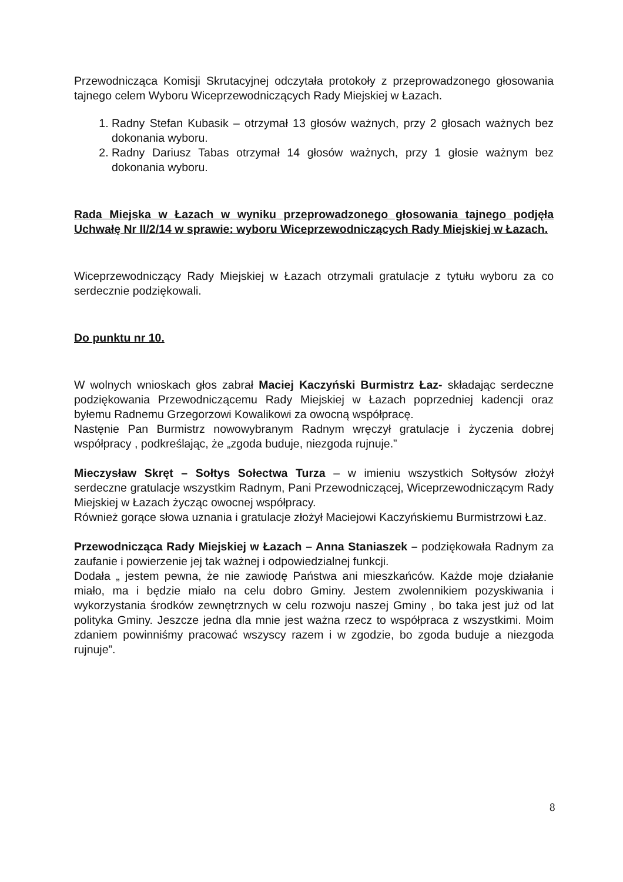Przewodnicząca Komisji Skrutacyjnej odczytała protokoły z przeprowadzonego głosowania tajnego celem Wyboru Wiceprzewodniczących Rady Miejskiej w Łazach.
1. Radny Stefan Kubasik – otrzymał 13 głosów ważnych, przy 2 głosach ważnych bez dokonania wyboru.
2. Radny Dariusz Tabas otrzymał 14 głosów ważnych, przy 1 głosie ważnym bez dokonania wyboru.
Rada Miejska w Łazach w wyniku przeprowadzonego głosowania tajnego podjęła Uchwałę Nr II/2/14 w sprawie: wyboru Wiceprzewodniczących Rady Miejskiej w Łazach.
Wiceprzewodniczący Rady Miejskiej w Łazach otrzymali gratulacje z tytułu wyboru za co serdecznie podziękowali.
Do punktu nr 10.
W wolnych wnioskach głos zabrał Maciej Kaczyński Burmistrz Łaz- składając serdeczne podziękowania Przewodniczącemu Rady Miejskiej w Łazach poprzedniej kadencji oraz byłemu Radnemu Grzegorzowi Kowalikowi za owocną współpracę.
Nastęnie Pan Burmistrz nowowybranym Radnym wręczył gratulacje i życzenia dobrej współpracy , podkreślając, że „zgoda buduje, niezgoda rujnuje.”
Mieczysław Skręt – Sołtys Sołectwa Turza – w imieniu wszystkich Sołtysów złożył serdeczne gratulacje wszystkim Radnym, Pani Przewodniczącej, Wiceprzewodniczącym Rady Miejskiej w Łazach życząc owocnej współpracy.
Również gorące słowa uznania i gratulacje złożył Maciejowi Kaczyńskiemu Burmistrzowi Łaz.
Przewodnicząca Rady Miejskiej w Łazach – Anna Staniaszek – podziękowała Radnym za zaufanie i powierzenie jej tak ważnej i odpowiedzialnej funkcji.
Dodała „ jestem pewna, że nie zawiodę Państwa ani mieszkańców. Każde moje działanie miało, ma i będzie miało na celu dobro Gminy. Jestem zwolennikiem pozyskiwania i wykorzystania środków zewnętrznych w celu rozwoju naszej Gminy , bo taka jest już od lat polityka Gminy. Jeszcze jedna dla mnie jest ważna rzecz to współpraca z wszystkimi. Moim zdaniem powinniśmy pracować wszyscy razem i w zgodzie, bo zgoda buduje a niezgoda rujnuje”.
8